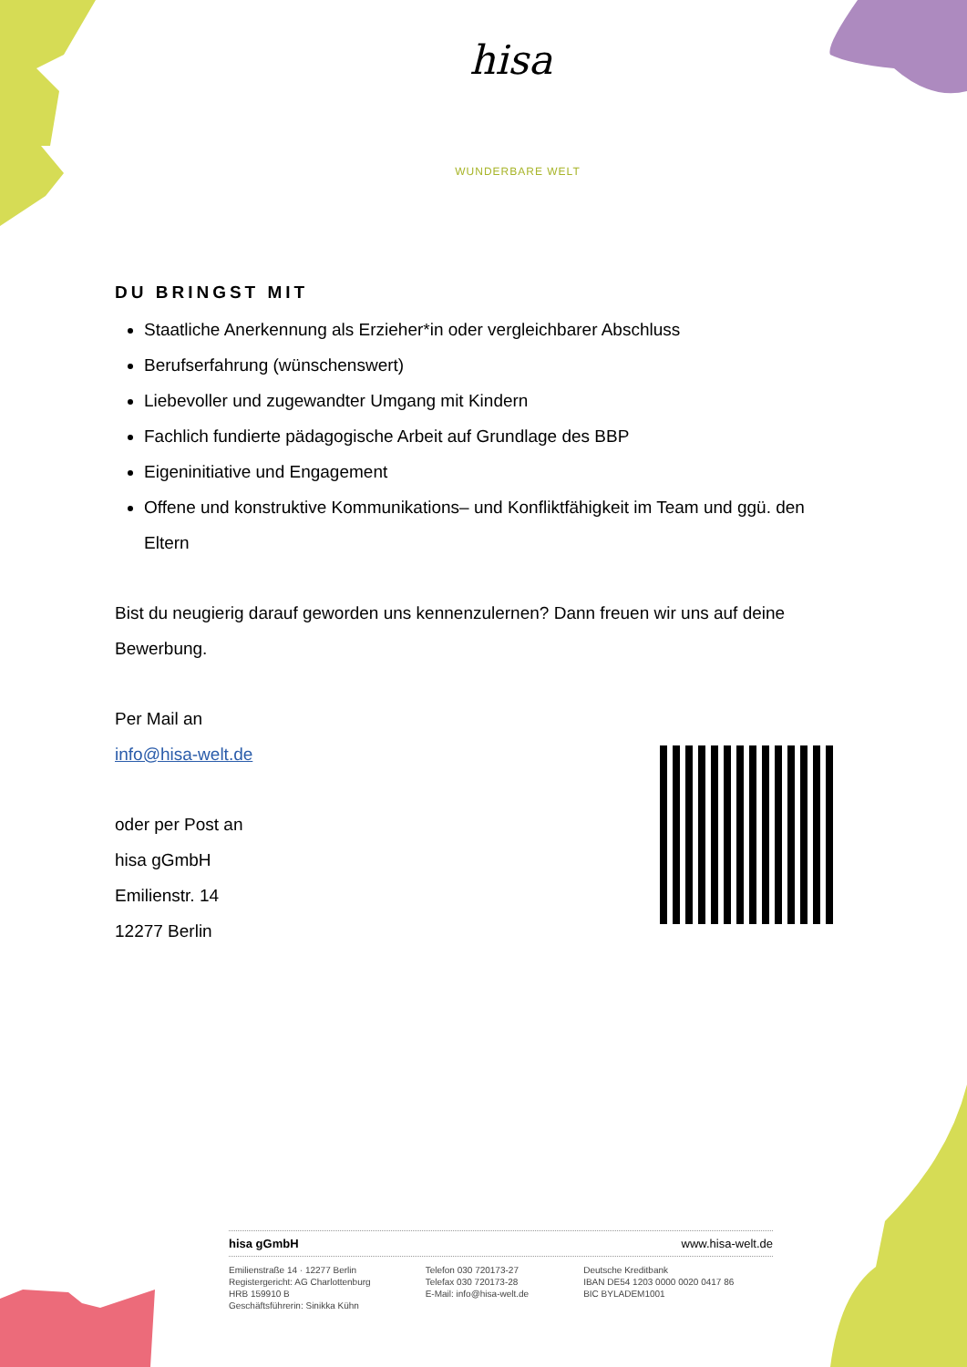hisa
WUNDERBARE WELT
DU BRINGST MIT
Staatliche Anerkennung als Erzieher*in oder vergleichbarer Abschluss
Berufserfahrung (wünschenswert)
Liebevoller und zugewandter Umgang mit Kindern
Fachlich fundierte pädagogische Arbeit auf Grundlage des BBP
Eigeninitiative und Engagement
Offene und konstruktive Kommunikations– und Konfliktfähigkeit im Team und ggü. den Eltern
Bist du neugierig darauf geworden uns kennenzulernen? Dann freuen wir uns auf deine Bewerbung.
Per Mail an
info@hisa-welt.de
oder per Post an
hisa gGmbH
Emilienstr. 14
12277 Berlin
hisa gGmbH www.hisa-welt.de
Emilienstraße 14 · 12277 Berlin
Registergericht: AG Charlottenburg
HRB 159910 B
Geschäftsführerin: Sinikka Kühn
Telefon 030 720173-27
Telefax 030 720173-28
E-Mail: info@hisa-welt.de
Deutsche Kreditbank
IBAN DE54 1203 0000 0020 0417 86
BIC BYLADEM1001